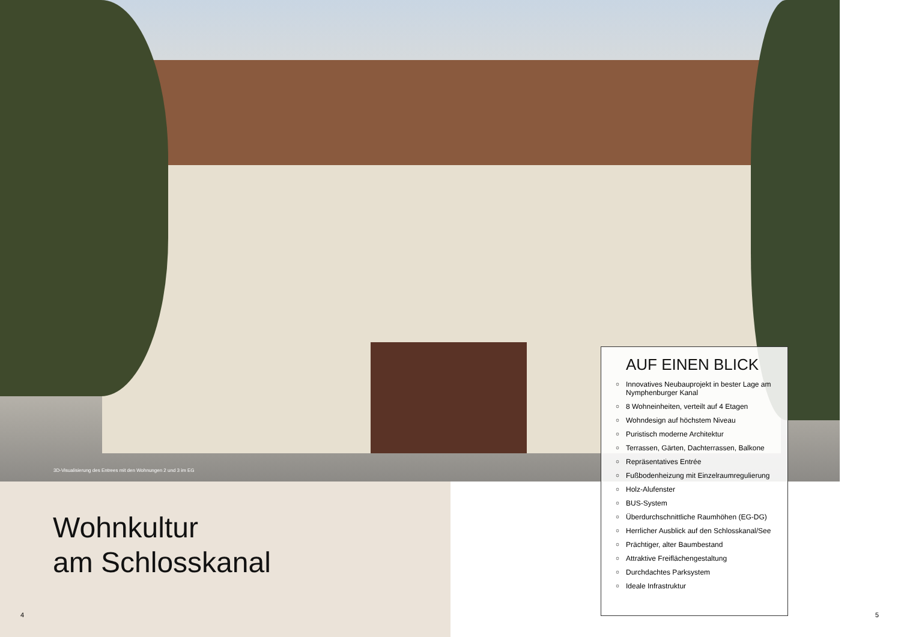3D-Visualisierung des Entrees mit den Wohnungen 2 und 3 im EG
Wohnkultur
am Schlosskanal
AUF EINEN BLICK
○ Innovatives Neubauprojekt in bester Lage am Nymphenburger Kanal
○ 8 Wohneinheiten, verteilt auf 4 Etagen
○ Wohndesign auf höchstem Niveau
○ Puristisch moderne Architektur
○ Terrassen, Gärten, Dachterrassen, Balkone
○ Repräsentatives Entrée
○ Fußbodenheizung mit Einzelraumregulierung
○ Holz-Alufenster
○ BUS-System
○ Überdurchschnittliche Raumhöhen (EG-DG)
○ Herrlicher Ausblick auf den Schlosskanal/See
○ Prächtiger, alter Baumbestand
○ Attraktive Freiflächengestaltung
○ Durchdachtes Parksystem
○ Ideale Infrastruktur
4 5